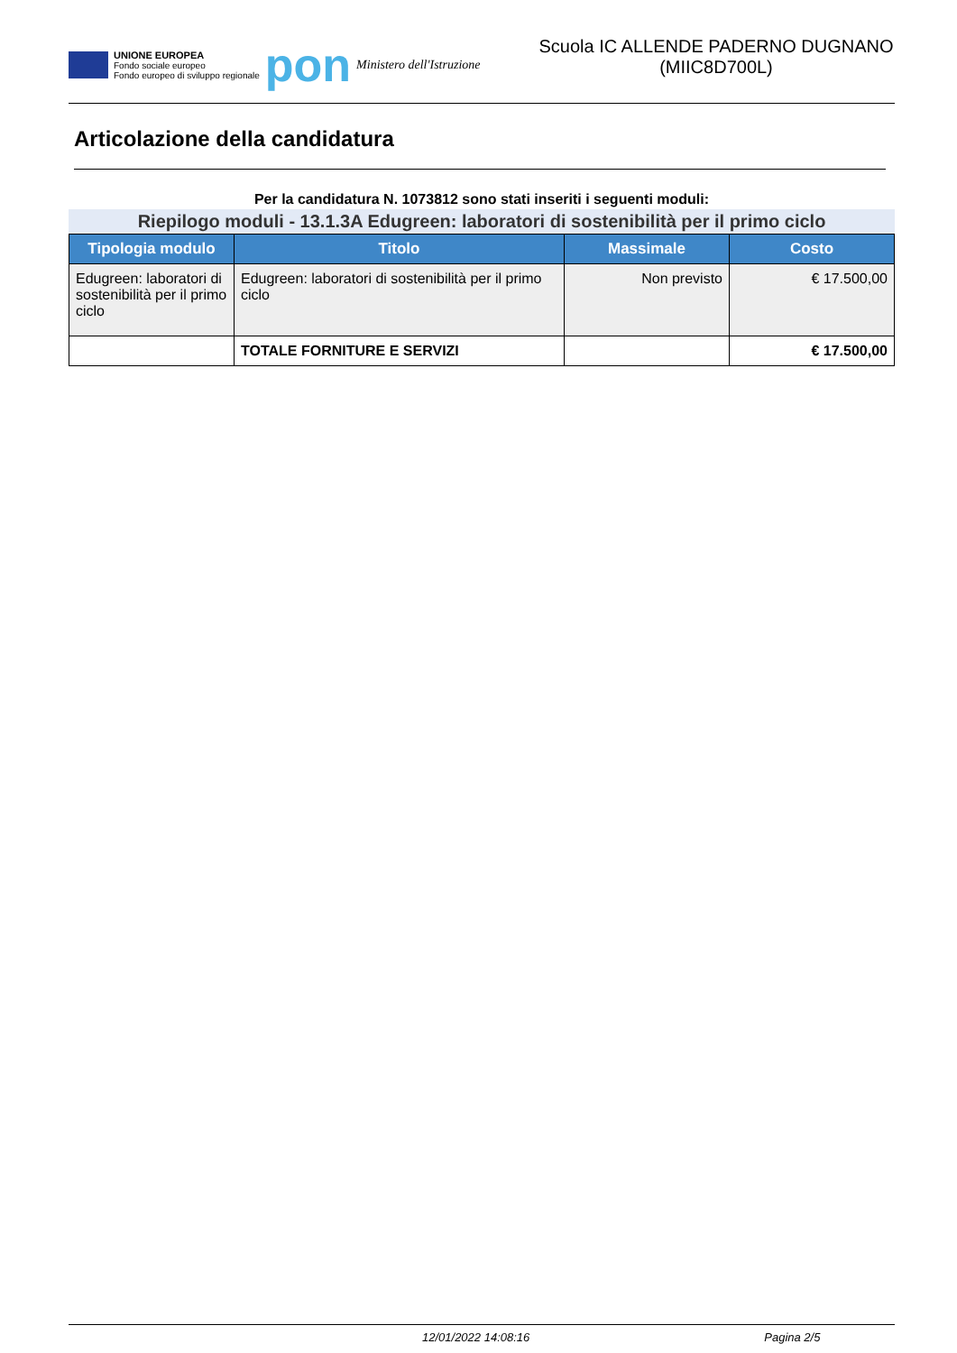UNIONE EUROPEA
Fondo sociale europeo
Fondo europeo di sviluppo regionale
pon
Ministero dell'Istruzione
Scuola IC ALLENDE PADERNO DUGNANO (MIIC8D700L)
Articolazione della candidatura
Per la candidatura N. 1073812 sono stati inseriti i seguenti moduli:
Riepilogo moduli - 13.1.3A Edugreen: laboratori di sostenibilità per il primo ciclo
| Tipologia modulo | Titolo | Massimale | Costo |
| --- | --- | --- | --- |
| Edugreen: laboratori di sostenibilità per il primo ciclo | Edugreen: laboratori di sostenibilità per il primo ciclo | Non previsto | € 17.500,00 |
| | TOTALE FORNITURE E SERVIZI | | € 17.500,00 |
12/01/2022 14:08:16 Pagina 2/5